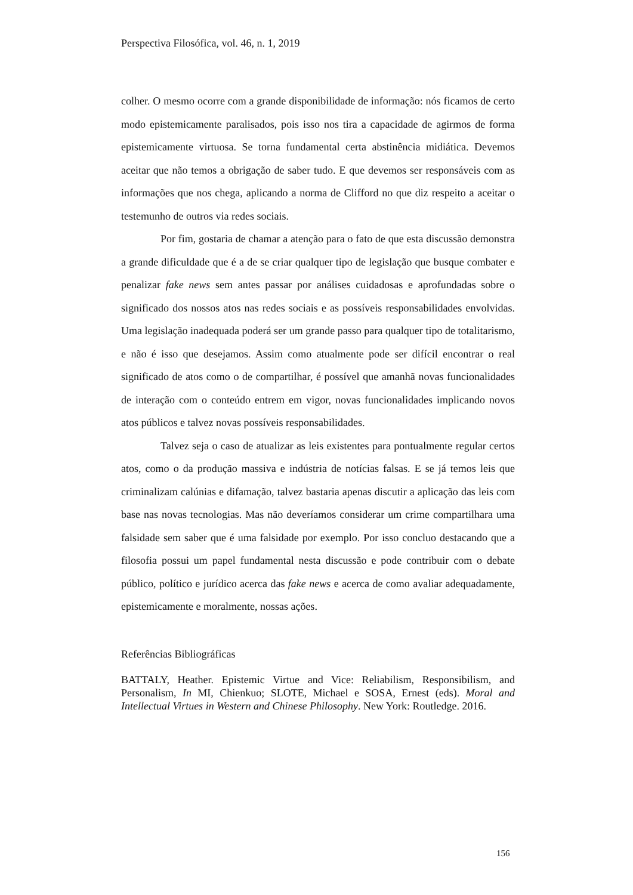Perspectiva Filosófica, vol. 46, n. 1, 2019
colher. O mesmo ocorre com a grande disponibilidade de informação: nós ficamos de certo modo epistemicamente paralisados, pois isso nos tira a capacidade de agirmos de forma epistemicamente virtuosa. Se torna fundamental certa abstinência midiática. Devemos aceitar que não temos a obrigação de saber tudo. E que devemos ser responsáveis com as informações que nos chega, aplicando a norma de Clifford no que diz respeito a aceitar o testemunho de outros via redes sociais.
Por fim, gostaria de chamar a atenção para o fato de que esta discussão demonstra a grande dificuldade que é a de se criar qualquer tipo de legislação que busque combater e penalizar fake news sem antes passar por análises cuidadosas e aprofundadas sobre o significado dos nossos atos nas redes sociais e as possíveis responsabilidades envolvidas. Uma legislação inadequada poderá ser um grande passo para qualquer tipo de totalitarismo, e não é isso que desejamos. Assim como atualmente pode ser difícil encontrar o real significado de atos como o de compartilhar, é possível que amanhã novas funcionalidades de interação com o conteúdo entrem em vigor, novas funcionalidades implicando novos atos públicos e talvez novas possíveis responsabilidades.
Talvez seja o caso de atualizar as leis existentes para pontualmente regular certos atos, como o da produção massiva e indústria de notícias falsas. E se já temos leis que criminalizam calúnias e difamação, talvez bastaria apenas discutir a aplicação das leis com base nas novas tecnologias. Mas não deveríamos considerar um crime compartilhara uma falsidade sem saber que é uma falsidade por exemplo. Por isso concluo destacando que a filosofia possui um papel fundamental nesta discussão e pode contribuir com o debate público, político e jurídico acerca das fake news e acerca de como avaliar adequadamente, epistemicamente e moralmente, nossas ações.
Referências Bibliográficas
BATTALY, Heather. Epistemic Virtue and Vice: Reliabilism, Responsibilism, and Personalism, In MI, Chienkuo; SLOTE, Michael e SOSA, Ernest (eds). Moral and Intellectual Virtues in Western and Chinese Philosophy. New York: Routledge. 2016.
156